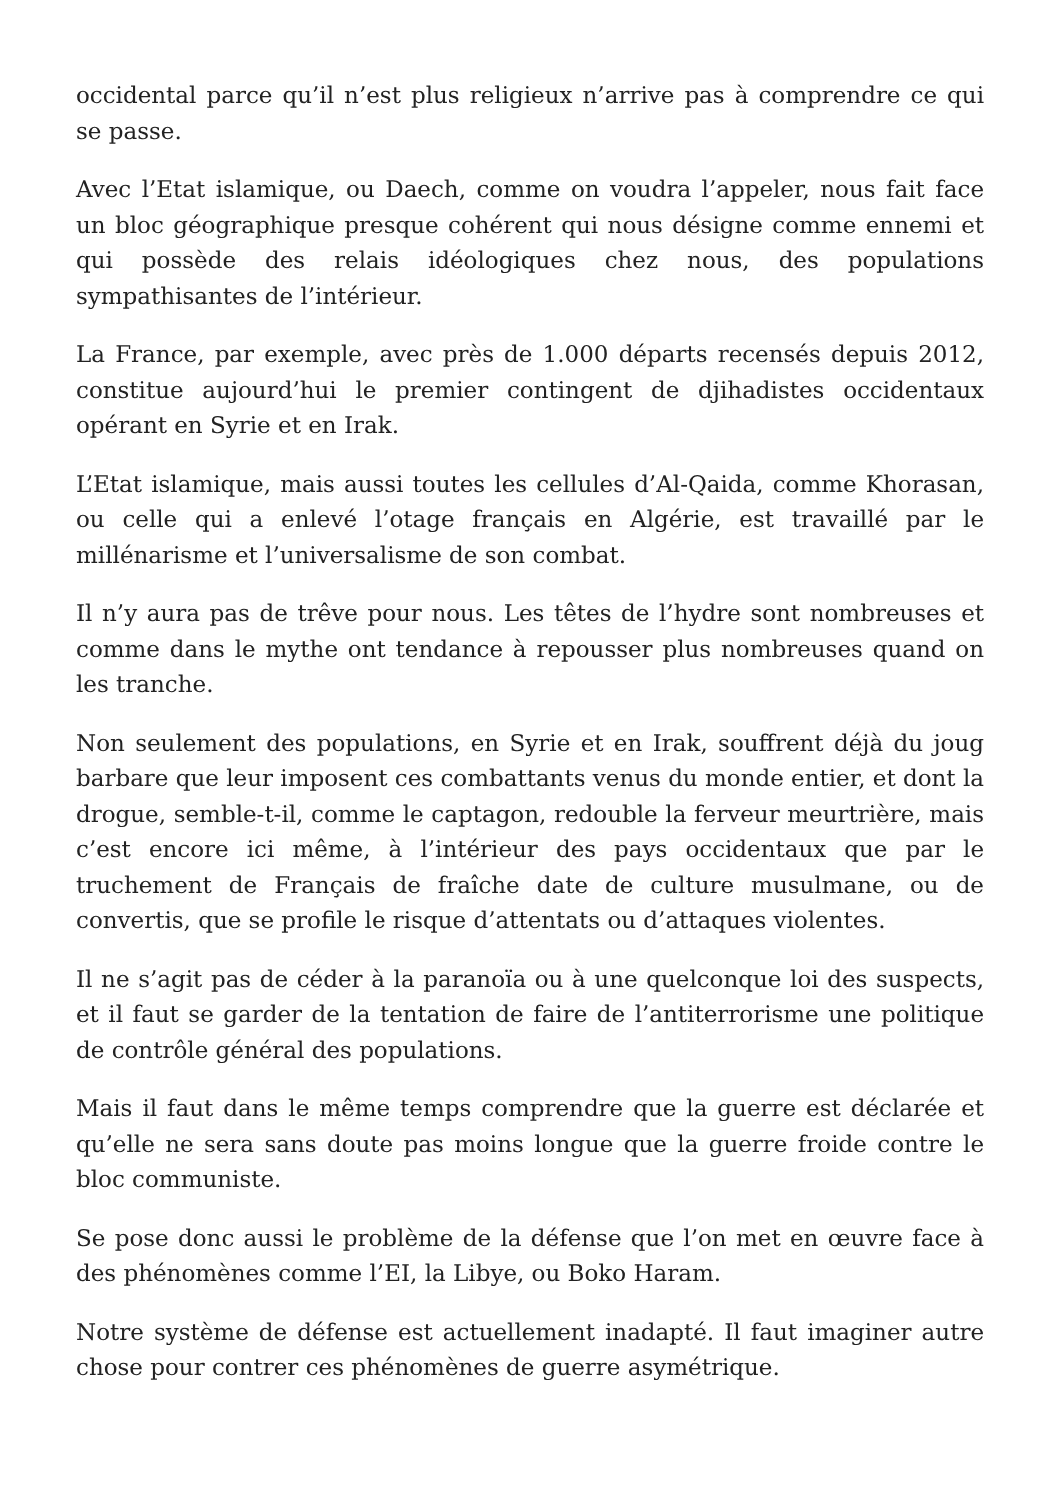occidental parce qu’il n’est plus religieux n’arrive pas à comprendre ce qui se passe.
Avec l’Etat islamique, ou Daech, comme on voudra l’appeler, nous fait face un bloc géographique presque cohérent qui nous désigne comme ennemi et qui possède des relais idéologiques chez nous, des populations sympathisantes de l’intérieur.
La France, par exemple, avec près de 1.000 départs recensés depuis 2012, constitue aujourd’hui le premier contingent de djihadistes occidentaux opérant en Syrie et en Irak.
L’Etat islamique, mais aussi toutes les cellules d’Al-Qaida, comme Khorasan, ou celle qui a enlevé l’otage français en Algérie, est travaillé par le millénarisme et l’universalisme de son combat.
Il n’y aura pas de trêve pour nous. Les têtes de l’hydre sont nombreuses et comme dans le mythe ont tendance à repousser plus nombreuses quand on les tranche.
Non seulement des populations, en Syrie et en Irak, souffrent déjà du joug barbare que leur imposent ces combattants venus du monde entier, et dont la drogue, semble-t-il, comme le captagon, redouble la ferveur meurtrière, mais c’est encore ici même, à l’intérieur des pays occidentaux que par le truchement de Français de fraîche date de culture musulmane, ou de convertis, que se profile le risque d’attentats ou d’attaques violentes.
Il ne s’agit pas de céder à la paranoïa ou à une quelconque loi des suspects, et il faut se garder de la tentation de faire de l’antiterrorisme une politique de contrôle général des populations.
Mais il faut dans le même temps comprendre que la guerre est déclarée et qu’elle ne sera sans doute pas moins longue que la guerre froide contre le bloc communiste.
Se pose donc aussi le problème de la défense que l’on met en œuvre face à des phénomènes comme l’EI, la Libye, ou Boko Haram.
Notre système de défense est actuellement inadapté. Il faut imaginer autre chose pour contrer ces phénomènes de guerre asymétrique.